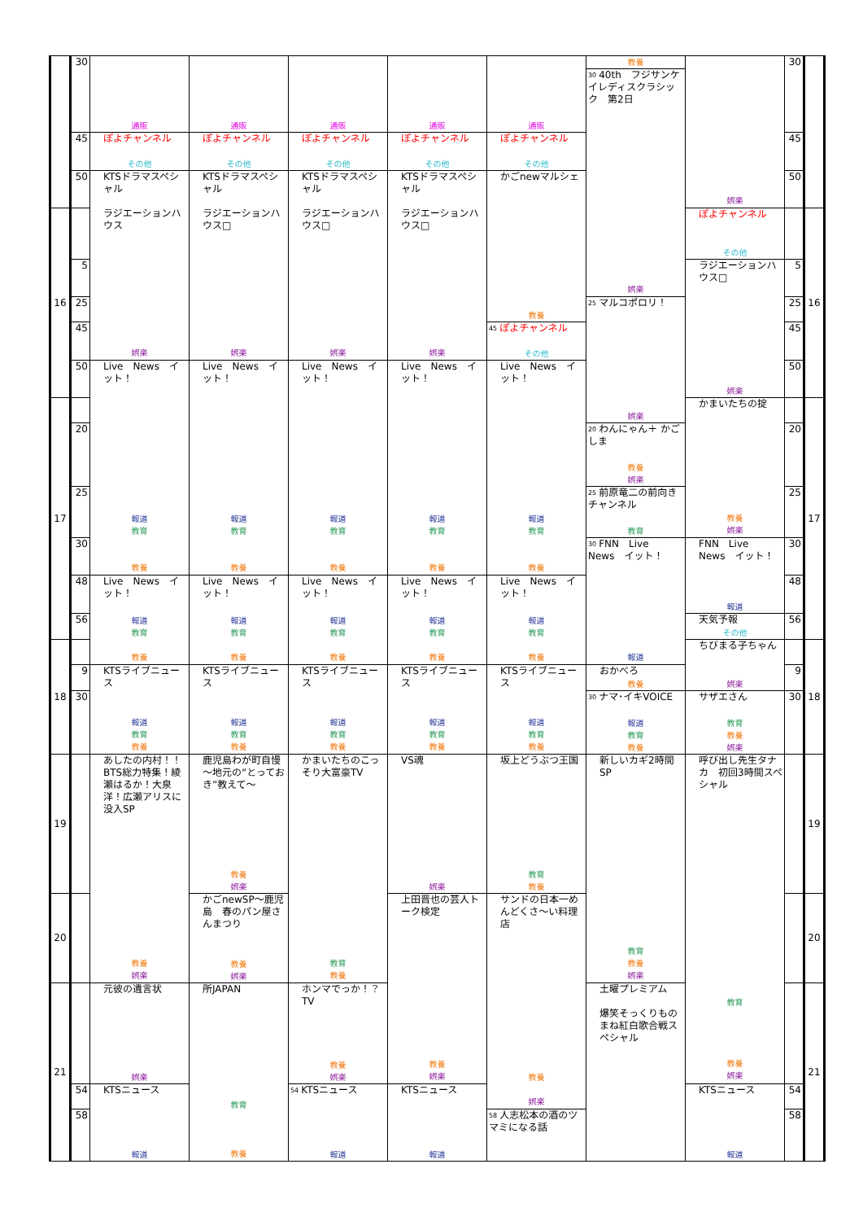| | 30 | 通販 | 通販 | 通販 | 通販 | 通販 | 教養 | 娯楽 | 30 | |
| | | | | | | | 30 40th フジサンケイレディスクラシック 第2日 娯楽 | | | |
| | 45 | ぽよチャンネル その他 | ぽよチャンネル その他 | ぽよチャンネル その他 | ぽよチャンネル その他 | ぽよチャンネル その他 | | | 45 | |
| | 50 | KTSドラマスペシャル ラジエーションハウス 娯楽 | KTSドラマスペシャル ラジエーションハウス□ 娯楽 | KTSドラマスペシャル ラジエーションハウス□ 娯楽 | KTSドラマスペシャル ラジエーションハウス□ 娯楽 | かごnewマルシェ 教養 | | | 50 | |
| 16 | | | | | | | | ぽよチャンネル その他 | | 16 |
| | 5 | | | | | | | ラジエーションハウス□ 娯楽 | 5 | |
| | 25 | | | | | | 25 マルコポロリ！ 娯楽 | | 25 | |
| | 45 | | | | | 45 ぽよチャンネル その他 | | | 45 | |
| | 50 | Live News イット！ 報道 教育 教養 | Live News イット！ 報道 教育 教養 | Live News イット！ 報道 教育 教養 | Live News イット！ 報道 教育 教養 | Live News イット！ 報道 教育 教養 | | | 50 | |
| 17 | | | | | | | | かまいたちの掟 教養 娯楽 | | 17 |
| | 20 | | | | | | 20 わんにゃん＋ かごしま 教養 娯楽 | | 20 | |
| | 25 | | | | | | 25 前原竜二の前向きチャンネル 教育 | | 25 | |
| | 30 | | | | | | 30 FNN Live News イット！ 報道 | FNN Live News イット！ 報道 | 30 | |
| | 48 | Live News イット！ 報道 教育 教養 | Live News イット！ 報道 教育 教養 | Live News イット！ 報道 教育 教養 | Live News イット！ 報道 教育 教養 | Live News イット！ 報道 教育 教養 | | | 48 | |
| | 56 | | | | | | | 天気予報 その他 | 56 | |
| 18 | | | | | | | | ちびまる子ちゃん 娯楽 | | 18 |
| | 9 | KTSライブニュース 報道 教育 教養 | KTSライブニュース 報道 教育 教養 | KTSライブニュース 報道 教育 教養 | KTSライブニュース 報道 教育 教養 | KTSライブニュース 報道 教育 教養 | おかべろ 教養 | | 9 | |
| | 30 | | | | | | 30 ナマ･イキVOICE 報道 教育 教養 | サザエさん 教育 教養 娯楽 | 30 | |
| 19 | | あしたの内村！！BTS総力特集！綾瀬はるか！大泉洋！広瀬アリスに没入SP 教養 娯楽 | 鹿児島わが町自慢～地元の“とっておき”教えて～ 教養 娯楽 | かまいたちのこっそり大富豪TV 教育 教養 | VS魂 娯楽 | 坂上どうぶつ王国 教育 教養 | 新しいカギ2時間SP 教育 教養 娯楽 | 呼び出し先生タナカ 初回3時間スペシャル 教育 教養 娯楽 | | 19 |
| 20 | | | かごnewSP～鹿児島 春のパン屋さんまつり 教養 娯楽 | | 上田晋也の芸人トーク検定 教養 娯楽 | サンドの日本一めんどくさ～い料理店 教養 娯楽 | | | | 20 |
| 21 | | 元彼の遺言状 娯楽 | 所JAPAN 教育 教養 | ホンマでっか！？TV 教養 娯楽 | | | 土曜プレミアム 爆笑そっくりものまね紅白歌合戦スペシャル | | | 21 |
| | 54 | KTSニュース 報道 | | 54 KTSニュース 報道 | KTSニュース 報道 | | | KTSニュース 報道 | 54 | |
| | 58 | | | | | 58 人志松本の酒のツマミになる話 | | | 58 | |